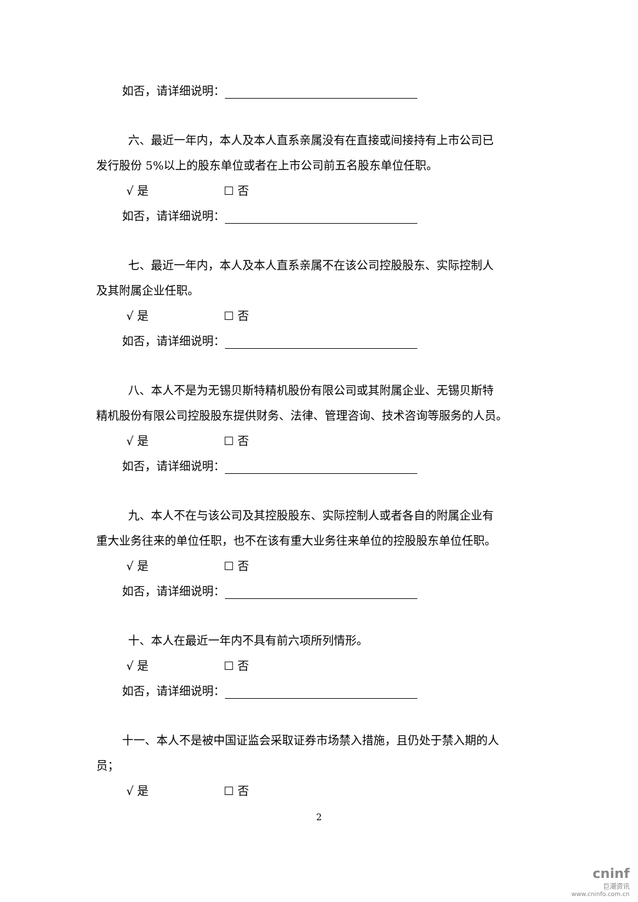如否，请详细说明：
六、最近一年内，本人及本人直系亲属没有在直接或间接持有上市公司已
发行股份 5%以上的股东单位或者在上市公司前五名股东单位任职。
√ 是 ☐ 否
如否，请详细说明：
七、最近一年内，本人及本人直系亲属不在该公司控股股东、实际控制人
及其附属企业任职。
√ 是 ☐ 否
如否，请详细说明：
八、本人不是为无锡贝斯特精机股份有限公司或其附属企业、无锡贝斯特
精机股份有限公司控股股东提供财务、法律、管理咨询、技术咨询等服务的人员。
√ 是 ☐ 否
如否，请详细说明：
九、本人不在与该公司及其控股股东、实际控制人或者各自的附属企业有
重大业务往来的单位任职，也不在该有重大业务往来单位的控股股东单位任职。
√ 是 ☐ 否
如否，请详细说明：
十、本人在最近一年内不具有前六项所列情形。
√ 是 ☐ 否
如否，请详细说明：
十一、本人不是被中国证监会采取证券市场禁入措施，且仍处于禁入期的人
员；
√ 是 ☐ 否
2
cninf
巨潮资讯
www.cninfo.com.cn